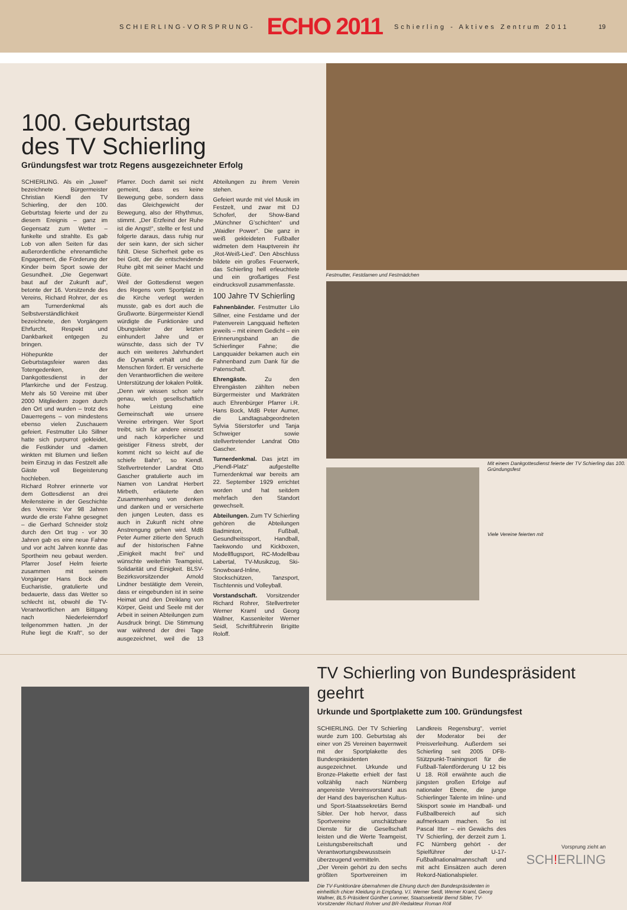SCHIERLING-VORSPRUNG- ECHO 2011 Schierling - Aktives Zentrum 2011 19
100. Geburtstag
des TV Schierling
Gründungsfest war trotz Regens ausgezeichneter Erfolg
SCHIERLING. Als ein „Juwel“ bezeichnete Bürgermeister Christian Kiendl den TV Schierling, der den 100. Geburtstag feierte und der zu diesem Ereignis – ganz im Gegensatz zum Wetter – funkelte und strahlte. Es gab Lob von allen Seiten für das außerordentliche ehrenamtliche Engagement, die Förderung der Kinder beim Sport sowie der Gesundheit. „Die Gegenwart baut auf der Zukunft auf“, betonte der 16. Vorsitzende des Vereins, Richard Rohrer, der es am Turnerdenkmal als Selbstverständlichkeit bezeichnete, den Vorgängern Ehrfurcht, Respekt und Dankbarkeit entgegen zu bringen.
Höhepunkte der Geburtstagsfeier waren das Totengedenken, der Dankgottesdienst in der Pfarrkirche und der Festzug. Mehr als 50 Vereine mit über 2000 Mitgliedern zogen durch den Ort und wurden – trotz des Dauerregens – von mindestens ebenso vielen Zuschauern gefeiert. Festmutter Lilo Sillner hatte sich purpurrot gekleidet, die Festkinder und -damen winkten mit Blumen und ließen beim Einzug in das Festzelt alle Gäste voll Begeisterung hochleben.
Richard Rohrer erinnerte vor dem Gottesdienst an drei Meilensteine in der Geschichte des Vereins: Vor 98 Jahren wurde die erste Fahne gesegnet – die Gerhard Schneider stolz durch den Ort trug - vor 30 Jahren gab es eine neue Fahne und vor acht Jahren konnte das Sportheim neu gebaut werden. Pfarrer Josef Helm feierte zusammen mit seinem Vorgänger Hans Bock die Eucharistie, gratulierte und bedauerte, dass das Wetter so schlecht ist, obwohl die TV-Verantwortlichen am Bittgang nach Niederleierndorf teilgenommen hatten. „In der Ruhe liegt die Kraft“, so der Pfarrer. Doch damit sei nicht gemeint, dass es keine Bewegung gebe, sondern dass das Gleichgewicht der Bewegung, also der Rhythmus, stimmt. „Der Erzfeind der Ruhe ist die Angst!“, stellte er fest und folgerte daraus, dass ruhig nur der sein kann, der sich sicher fühlt. Diese Sicherheit gebe es bei Gott, der die entscheidende Ruhe gibt mit seiner Macht und Güte.
Weil der Gottesdienst wegen des Regens vom Sportplatz in die Kirche verlegt werden musste, gab es dort auch die Grußworte. Bürgermeister Kiendl würdigte die Funktionäre und Übungsleiter der letzten einhundert Jahre und er wünschte, dass sich der TV auch ein weiteres Jahrhundert die Dynamik erhält und die Menschen fördert. Er versicherte den Verantwortlichen die weitere Unterstützung der lokalen Politik. „Denn wir wissen schon sehr genau, welch gesellschaftlich hohe Leistung eine Gemeinschaft wie unsere Vereine erbringen. Wer Sport treibt, sich für andere einsetzt und nach körperlicher und geistiger Fitness strebt, der kommt nicht so leicht auf die schiefe Bahn“, so Kiendl. Stellvertretender Landrat Otto Gascher gratulierte auch im Namen von Landrat Herbert Mirbeth, erläuterte den Zusammenhang von denken und danken und er versicherte den jungen Leuten, dass es auch in Zukunft nicht ohne Anstrengung gehen wird. MdB Peter Aumer zitierte den Spruch auf der historischen Fahne „Einigkeit macht frei“ und wünschte weiterhin Teamgeist, Solidarität und Einigkeit. BLSV-Bezirksvorsitzender Arnold Lindner bestätigte dem Verein, dass er eingebunden ist in seine Heimat und den Dreiklang von Körper, Geist und Seele mit der Arbeit in seinen Abteilungen zum Ausdruck bringt. Die Stimmung war während der drei Tage ausgezeichnet, weil die 13 Abteilungen zu ihrem Verein stehen.
Gefeiert wurde mit viel Musik im Festzelt, und zwar mit DJ Schoferl, der Show-Band „Münchner G’schichten“ und „Waidler Power“. Die ganz in weiß gekleideten Fußballer widmeten dem Hauptverein ihr „Rot-Weiß-Lied“. Den Abschluss bildete ein großes Feuerwerk, das Schierling hell erleuchtete und ein großartiges Fest eindrucksvoll zusammenfasste.
100 Jahre TV Schierling
Fahnenbänder. Festmutter Lilo Sillner, eine Festdame und der Patenverein Langquaid hefteten jeweils – mit einem Gedicht – ein Erinnerungsband an die Schierlinger Fahne; die Langquaider bekamen auch ein Fahnenband zum Dank für die Patenschaft.
Ehrengäste. Zu den Ehrengästen zählten neben Bürgermeister und Markträten auch Ehrenbürger Pfarrer i.R. Hans Bock, MdB Peter Aumer, die Landtagsabgeordneten Sylvia Stierstorfer und Tanja Schweiger sowie stellvertretender Landrat Otto Gascher.
Turnerdenkmal. Das jetzt im „Piendl-Platz“ aufgestellte Turnerdenkmal war bereits am 22. September 1929 errichtet worden und hat seitdem mehrfach den Standort gewechselt.
Abteilungen. Zum TV Schierling gehören die Abteilungen Badminton, Fußball, Gesundheitssport, Handball, Taekwondo und Kickboxen, Modellflugsport, RC-Modellbau Labertal, TV-Musikzug, Ski-Snowboard-Inline, Stockschützen, Tanzsport, Tischtennis und Volleyball.
Vorstandschaft. Vorsitzender Richard Rohrer, Stellvertreter Werner Kraml und Georg Wallner, Kassenleiter Werner Seidl, Schriftführerin Brigitte Roloff.
Festmutter, Festdamen und Festmädchen
Mit einem Dankgottesdienst feierte der TV Schierling das 100. Gründungsfest
Viele Vereine feierten mit
TV Schierling von Bundespräsident geehrt
Urkunde und Sportplakette zum 100. Gründungsfest
SCHIERLING. Der TV Schierling wurde zum 100. Geburtstag als einer von 25 Vereinen bayernweit mit der Sportplakette des Bundespräsidenten ausgezeichnet. Urkunde und Bronze-Plakette erhielt der fast vollzählig nach Nürnberg angereiste Vereinsvorstand aus der Hand des bayerischen Kultus- und Sport-Staatssekretärs Bernd Sibler. Der hob hervor, dass Sportvereine unschätzbare Dienste für die Gesellschaft leisten und die Werte Teamgeist, Leistungsbereitschaft und Verantwortungsbewusstsein überzeugend vermitteln.
„Der Verein gehört zu den sechs größten Sportvereinen im Landkreis Regensburg“, verriet der Moderator bei der Preisverleihung. Außerdem sei Schierling seit 2005 DFB-Stützpunkt-Trainingsort für die Fußball-Talentförderung U 12 bis U 18. Röll erwähnte auch die jüngsten großen Erfolge auf nationaler Ebene, die junge Schierlinger Talente im Inline- und Skisport sowie im Handball- und Fußballbereich auf sich aufmerksam machen. So ist Pascal Itter – ein Gewächs des TV Schierling, der derzeit zum 1. FC Nürnberg gehört - der Spielführer der U-17-Fußballnationalmannschaft und mit acht Einsätzen auch deren Rekord-Nationalspieler.
Vorsprung zieht an
SCH!ERLING
Die TV-Funktionäre übernahmen die Ehrung durch den Bundespräsidenten in einheitlich chicer Kleidung in Empfang. V.l. Werner Seidl, Werner Kraml, Georg Wallner, BLS-Präsident Günther Lommer, Staatssekretär Bernd Sibler, TV-Vorsitzender Richard Rohrer und BR-Redakteur Roman Röll